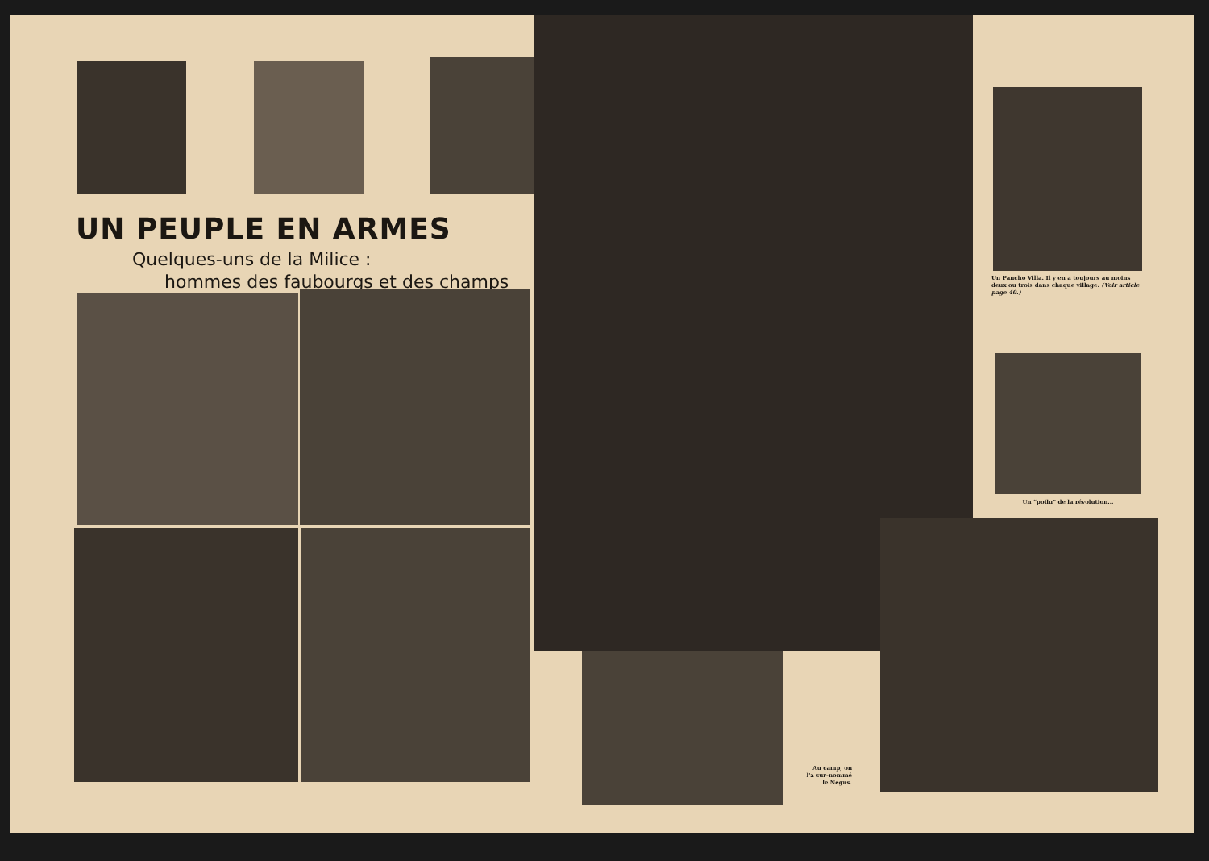UN PEUPLE EN ARMES
Quelques-uns de la Milice :
hommes des faubourgs et des champs
Un Pancho Villa. Il y en a toujours au moins deux ou trois dans chaque village. (Voir article page 40.)
Un “poilu” de la révolution...
Au camp, on l'a sur-nommé le Négus.